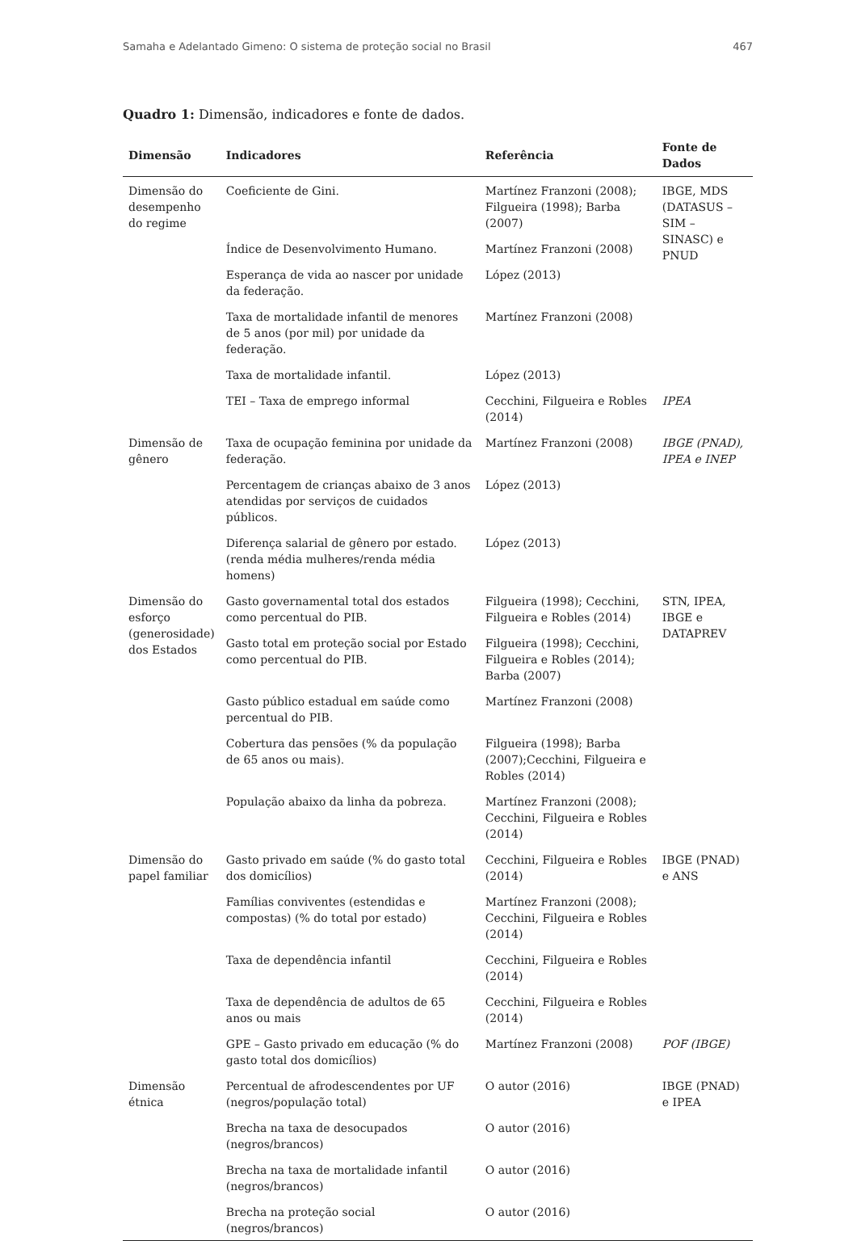Samaha e Adelantado Gimeno: O sistema de proteção social no Brasil 467
Quadro 1: Dimensão, indicadores e fonte de dados.
| Dimensão | Indicadores | Referência | Fonte de Dados |
| --- | --- | --- | --- |
| Dimensão do desempenho do regime | Coeficiente de Gini. | Martínez Franzoni (2008); Filgueira (1998); Barba (2007) | IBGE, MDS (DATASUS – SIM – SINASC) e PNUD |
| | Índice de Desenvolvimento Humano. | Martínez Franzoni (2008) | |
| | Esperança de vida ao nascer por unidade da federação. | López (2013) | |
| | Taxa de mortalidade infantil de menores de 5 anos (por mil) por unidade da federação. | Martínez Franzoni (2008) | |
| | Taxa de mortalidade infantil. | López (2013) | |
| | TEI – Taxa de emprego informal | Cecchini, Filgueira e Robles (2014) | IPEA |
| Dimensão de gênero | Taxa de ocupação feminina por unidade da federação. | Martínez Franzoni (2008) | IBGE (PNAD), IPEA e INEP |
| | Percentagem de crianças abaixo de 3 anos atendidas por serviços de cuidados públicos. | López (2013) | |
| | Diferença salarial de gênero por estado. (renda média mulheres/renda média homens) | López (2013) | |
| Dimensão do esforço (generosidade) dos Estados | Gasto governamental total dos estados como percentual do PIB. | Filgueira (1998); Cecchini, Filgueira e Robles (2014) | STN, IPEA, IBGE e DATAPREV |
| | Gasto total em proteção social por Estado como percentual do PIB. | Filgueira (1998); Cecchini, Filgueira e Robles (2014); Barba (2007) | |
| | Gasto público estadual em saúde como percentual do PIB. | Martínez Franzoni (2008) | |
| | Cobertura das pensões (% da população de 65 anos ou mais). | Filgueira (1998); Barba (2007);Cecchini, Filgueira e Robles (2014) | |
| | População abaixo da linha da pobreza. | Martínez Franzoni (2008); Cecchini, Filgueira e Robles (2014) | |
| Dimensão do papel familiar | Gasto privado em saúde (% do gasto total dos domicílios) | Cecchini, Filgueira e Robles (2014) | IBGE (PNAD) e ANS |
| | Famílias conviventes (estendidas e compostas) (% do total por estado) | Martínez Franzoni (2008); Cecchini, Filgueira e Robles (2014) | |
| | Taxa de dependência infantil | Cecchini, Filgueira e Robles (2014) | |
| | Taxa de dependência de adultos de 65 anos ou mais | Cecchini, Filgueira e Robles (2014) | |
| | GPE – Gasto privado em educação (% do gasto total dos domicílios) | Martínez Franzoni (2008) | POF (IBGE) |
| Dimensão étnica | Percentual de afrodescendentes por UF (negros/população total) | O autor (2016) | IBGE (PNAD) e IPEA |
| | Brecha na taxa de desocupados (negros/brancos) | O autor (2016) | |
| | Brecha na taxa de mortalidade infantil (negros/brancos) | O autor (2016) | |
| | Brecha na proteção social (negros/brancos) | O autor (2016) | |